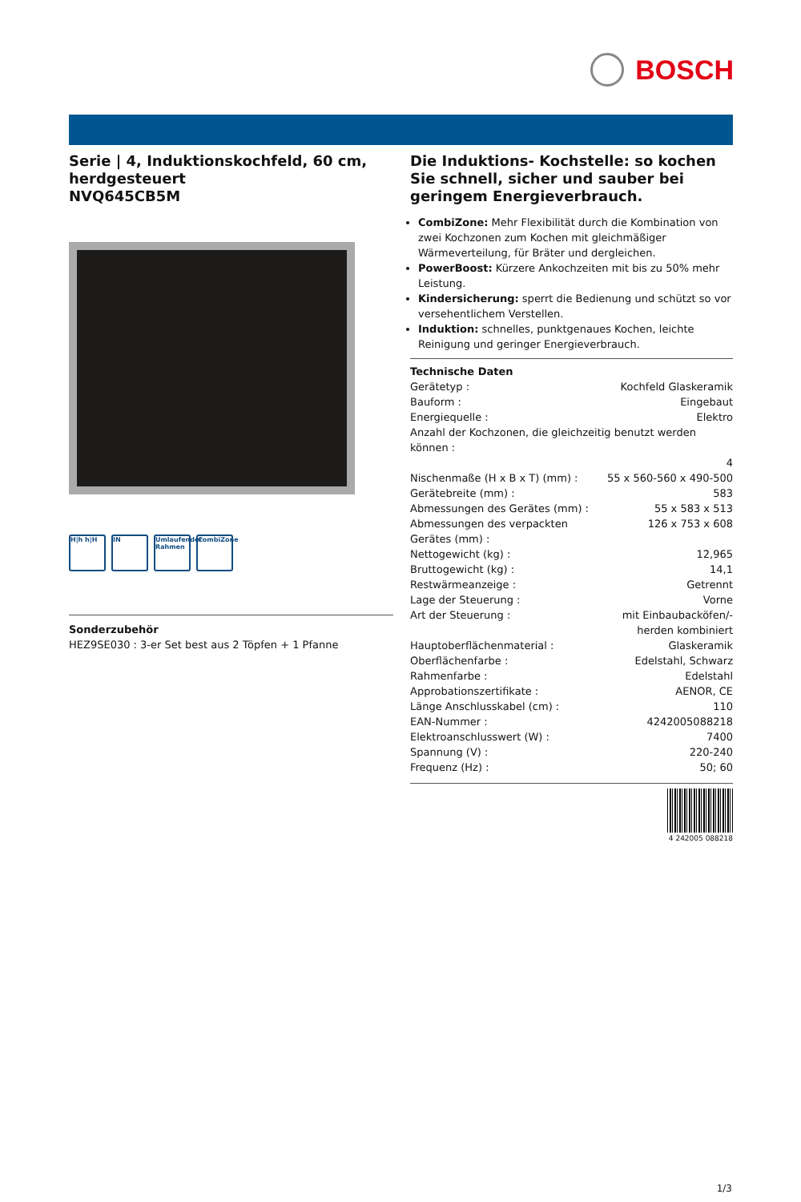BOSCH
Serie | 4, Induktionskochfeld, 60 cm, herdgesteuert
NVQ645CB5M
H|h h|H IN Umlaufender Rahmen
CombiZone
Sonderzubehör
HEZ9SE030 : 3-er Set best aus 2 Töpfen + 1 Pfanne
Die Induktions- Kochstelle: so kochen Sie schnell, sicher und sauber bei geringem Energieverbrauch.
CombiZone: Mehr Flexibilität durch die Kombination von zwei Kochzonen zum Kochen mit gleichmäßiger Wärmeverteilung, für Bräter und dergleichen.
PowerBoost: Kürzere Ankochzeiten mit bis zu 50% mehr Leistung.
Kindersicherung: sperrt die Bedienung und schützt so vor versehentlichem Verstellen.
Induktion: schnelles, punktgenaues Kochen, leichte Reinigung und geringer Energieverbrauch.
Technische Daten
| Gerätetyp : | Kochfeld Glaskeramik |
| Bauform : | Eingebaut |
| Energiequelle : | Elektro |
| Anzahl der Kochzonen, die gleichzeitig benutzt werden können : | |
| | 4 |
| Nischenmaße (H x B x T) (mm) : | 55 x 560-560 x 490-500 |
| Gerätebreite (mm) : | 583 |
| Abmessungen des Gerätes (mm) : | 55 x 583 x 513 |
| Abmessungen des verpackten Gerätes (mm) : | 126 x 753 x 608 |
| Nettogewicht (kg) : | 12,965 |
| Bruttogewicht (kg) : | 14,1 |
| Restwärmeanzeige : | Getrennt |
| Lage der Steuerung : | Vorne |
| Art der Steuerung : | mit Einbaubacköfen/-herden kombiniert |
| Hauptoberflächenmaterial : | Glaskeramik |
| Oberflächenfarbe : | Edelstahl, Schwarz |
| Rahmenfarbe : | Edelstahl |
| Approbationszertifikate : | AENOR, CE |
| Länge Anschlusskabel (cm) : | 110 |
| EAN-Nummer : | 4242005088218 |
| Elektroanschlusswert (W) : | 7400 |
| Spannung (V) : | 220-240 |
| Frequenz (Hz) : | 50; 60 |
4 242005 088218
1/3